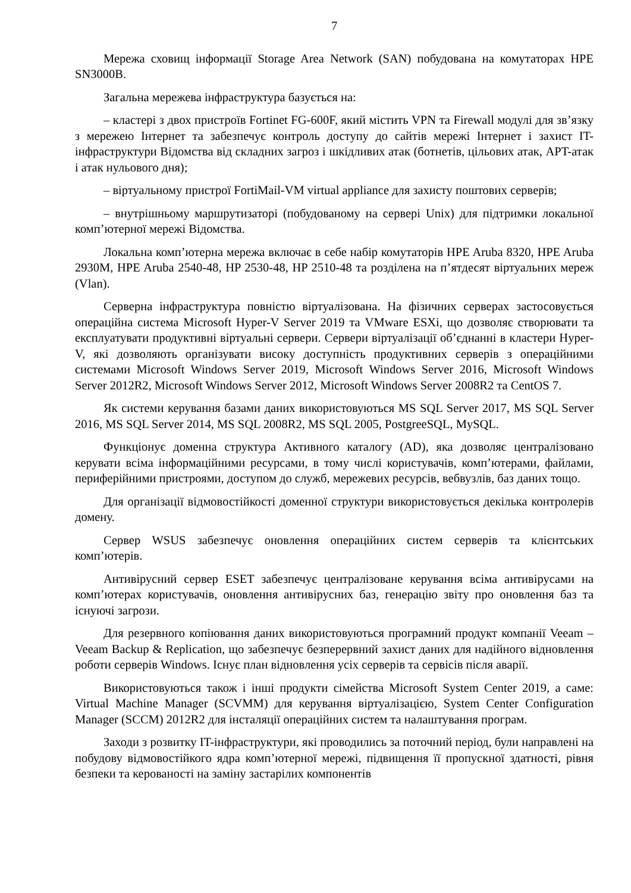7
Мережа сховищ інформації Storage Area Network (SAN) побудована на комутаторах HPE SN3000B.
Загальна мережева інфраструктура базується на:
– кластері з двох пристроїв Fortinet FG-600F, який містить VPN та Firewall модулі для зв’язку з мережею Інтернет та забезпечує контроль доступу до сайтів мережі Інтернет і захист IT-інфраструктури Відомства від складних загроз і шкідливих атак (ботнетів, цільових атак, APT-атак і атак нульового дня);
– віртуальному пристрої FortiMail-VM virtual appliance для захисту поштових серверів;
– внутрішньому маршрутизаторі (побудованому на сервері Unix) для підтримки локальної комп’ютерної мережі Відомства.
Локальна комп’ютерна мережа включає в себе набір комутаторів HPE Aruba 8320, HPE Aruba 2930M, HPE Aruba 2540-48, HP 2530-48, HP 2510-48 та розділена на п’ятдесят віртуальних мереж (Vlan).
Серверна інфраструктура повністю віртуалізована. На фізичних серверах застосовується операційна система Microsoft Hyper-V Server 2019 та VMware ESXi, що дозволяє створювати та експлуатувати продуктивні віртуальні сервери. Сервери віртуалізації об’єднанні в кластери Hyper-V, які дозволяють організувати високу доступність продуктивних серверів з операційними системами Microsoft Windows Server 2019, Microsoft Windows Server 2016, Microsoft Windows Server 2012R2, Microsoft Windows Server 2012, Microsoft Windows Server 2008R2 та CentOS 7.
Як системи керування базами даних використовуються MS SQL Server 2017, MS SQL Server 2016, MS SQL Server 2014, MS SQL 2008R2, MS SQL 2005, PostgreeSQL, MySQL.
Функціонує доменна структура Активного каталогу (AD), яка дозволяє централізовано керувати всіма інформаційними ресурсами, в тому числі користувачів, комп’ютерами, файлами, периферійними пристроями, доступом до служб, мережевих ресурсів, вебвузлів, баз даних тощо.
Для організації відмовостійкості доменної структури використовується декілька контролерів домену.
Сервер WSUS забезпечує оновлення операційних систем серверів та клієнтських комп’ютерів.
Антивірусний сервер ESET забезпечує централізоване керування всіма антивірусами на комп’ютерах користувачів, оновлення антивірусних баз, генерацію звіту про оновлення баз та існуючі загрози.
Для резервного копіювання даних використовуються програмний продукт компанії Veeam – Veeam Backup & Replication, що забезпечує безперервний захист даних для надійного відновлення роботи серверів Windows. Існує план відновлення усіх серверів та сервісів після аварії.
Використовуються також і інші продукти сімейства Microsoft System Center 2019, а саме: Virtual Machine Manager (SCVMM) для керування віртуалізацією, System Center Configuration Manager (SCCM) 2012R2 для інсталяції операційних систем та налаштування програм.
Заходи з розвитку IT-інфраструктури, які проводились за поточний період, були направлені на побудову відмовостійкого ядра комп’ютерної мережі, підвищення її пропускної здатності, рівня безпеки та керованості на заміну застарілих компонентів